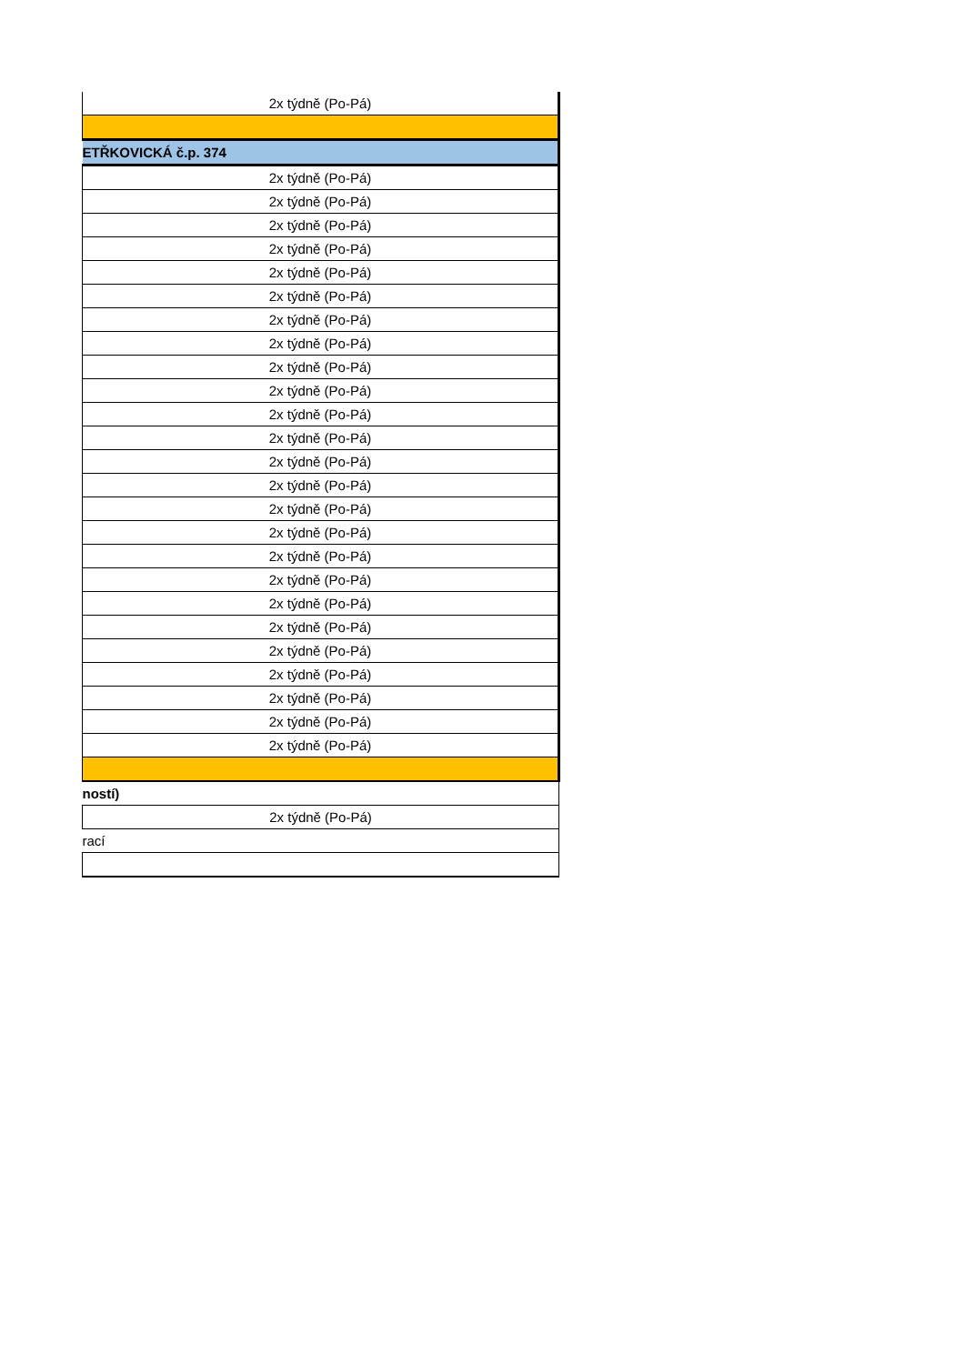| 2x týdně (Po-Pá) |
| ETŘKOVICKÁ č.p. 374 |
| 2x týdně (Po-Pá) |
| 2x týdně (Po-Pá) |
| 2x týdně (Po-Pá) |
| 2x týdně (Po-Pá) |
| 2x týdně (Po-Pá) |
| 2x týdně (Po-Pá) |
| 2x týdně (Po-Pá) |
| 2x týdně (Po-Pá) |
| 2x týdně (Po-Pá) |
| 2x týdně (Po-Pá) |
| 2x týdně (Po-Pá) |
| 2x týdně (Po-Pá) |
| 2x týdně (Po-Pá) |
| 2x týdně (Po-Pá) |
| 2x týdně (Po-Pá) |
| 2x týdně (Po-Pá) |
| 2x týdně (Po-Pá) |
| 2x týdně (Po-Pá) |
| 2x týdně (Po-Pá) |
| 2x týdně (Po-Pá) |
| 2x týdně (Po-Pá) |
| 2x týdně (Po-Pá) |
| 2x týdně (Po-Pá) |
| 2x týdně (Po-Pá) |
| 2x týdně (Po-Pá) |
| ností) |
| 2x týdně (Po-Pá) |
| rací |